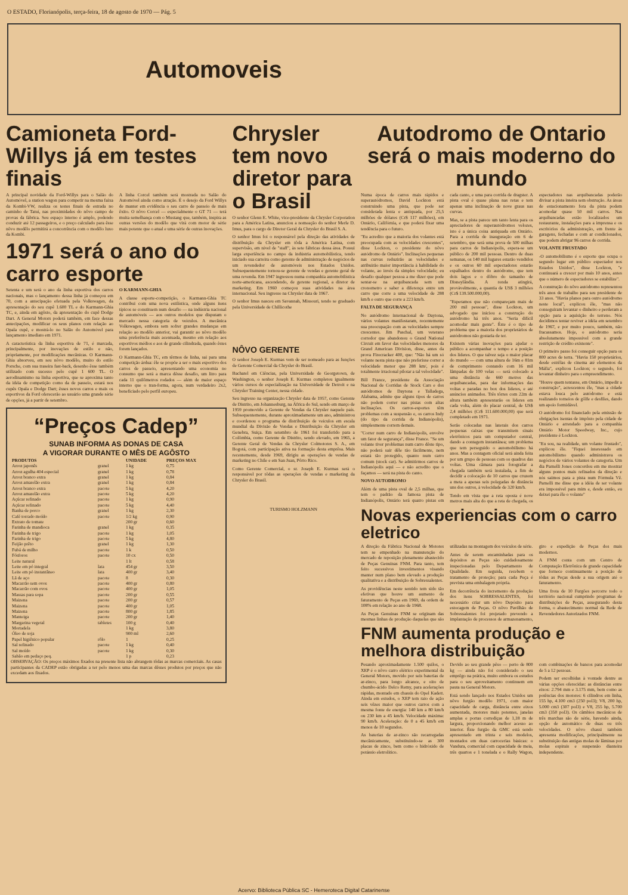O ESTADO, Florianópolis, terça-feira, 18 de agosto de 1970 — Pág. 5
Automoveis
Camioneta Ford-Willys já em testes finais
A principal novidade da Ford-Willys para o Salão do Automóvel, a station wagon para competir na mesma faixa da Kombi-VW, realiza os testes finais de estrada no caminho de Tatuí, nas proximidades do nôvo campo de provas da fábrica. Seu espaço interno é amplo, podendo conduzir até 12 passageiros, e o preço calculado para êsse nôvo modêlo permitirá a concorrência com o modêlo luxo da Kombi.
A linha Corcel também será mostrada no Salão do Automóvel ainda como atração. É o desejo da Ford Willys de manter em evidência o seu carro de passeio de mais êxito. O nôvo Corcel — especialmente o GT 71 — terá muita semelhança com o Mustang que, também, inspira as outras versões do modêlo que virá com motor de série mais potente que o atual e uma série de outras inovações.
1971 será o ano do carro esporte
Setenta e um será o ano da linha esportiva dos carros nacionais, mas o lançamento dessa linha já começou em 70, com a antecipação efetuada pela Volkswagen, da apresentação do seu cupê 1.600 TL e do Karmann-Ghia TC, e, ainda em agôsto, da apresentação do cupê Dodge Dart. A General Motors poderá também, em face dessas antecipações, modificar os seus planos com relação ao Opala cupê, e mostrá-lo no Salão do Automóvel para lançamento imediato em 1971.
A característica da linha esportiva de 71, é marcada, principalmente, por inovações de estilo e não, pròpriamente, por modificações mecânicas. O Karmann-Ghia absorveu, em seu nôvo modêlo, muito do estilo Porsche, com sua traseira fast-back, desenho êsse também utilizado com sucesso pelo cupê 1 600 TL. O aerodinamismo na linha esportiva, que se aproxima tanto da idéia de competição como da de passeio, estará nos cupês Opala e Dodge Dart; êsses novos carros e mais os esportivos da Ford oferecerão ao usuário uma grande série de opções, já a partir de setembro.
O KARMANN-GHIA
A classe esporte-competição, o Karmann-Ghia TC contribui com uma nova estilística, onde alguns itens típicos se constituem num desafio — na indústria nacional de automóveis — aos outros modelos que disputam o mercado nessa categoria de veículos. A mecânica Volkswagen, embora sem sofrer grandes mudanças em relação ao modêlo anterior, vai garantir ao nôvo modêlo uma preferência mais acentuada, mesmo em relação aos esportivos médios e aos de grande cilindrada, quando êstes forem lançados.
O Karmann-Ghia TC, em têrmos de linha, sai para uma competição árdua: êle se propõe a ser o mais esportivo dos carros de passeio, apresentando uma economia no consumo que será a marca dêsse desafio, um litro para cada 11 quilômetros rodados — além de maior espaço interno que o tran-forma, agora, num verdadeiro 2x2, beneficiado pelo perfil europeu.
“Preços Cadep”
SUNAB INFORMA AS DONAS DE CASA
A VIGORAR DURANTE O MÊS DE AGÔSTO
| PRODUTOS | | UNIDADE | PREÇOS MAX |
| --- | --- | --- | --- |
| Arroz japonês | granel | 1 kg | 0,75 |
| Arroz agulha 404 especial | granel | 1 kg | 0,78 |
| Arroz branco extra | granel | 1 kg | 0,84 |
| Arroz amarelão extra | granel | 1 kg | 0,84 |
| Arroz branco extra | pacote | 5 kg | 4,20 |
| Arroz amarelão extra | pacote | 5 kg | 4,20 |
| Açúcar refinado | pacote | 1 kg | 0,90 |
| Açúcar refinado | pacote | 5 kg | 4,40 |
| Banha de porco | granel | 1 kg | 2,30 |
| Café torrado moído | pacote | 1/2 kg | 0,90 |
| Extrato de tomate | | 200 gr | 0,60 |
| Farinha de mandioca | granel | 1 kg | 0,35 |
| Farinha de trigo | pacote | 1 kg | 1,05 |
| Farinha de trigo | pacote | 5 kg | 4,80 |
| Feijão prêto | granel | 1 kg | 1,30 |
| Fubá de milho | pacote | 1 k | 0,50 |
| Fósforos | pacote | 10 cx | 0,50 |
| Leite natural | | 1 lt | 0,58 |
| Leite em pó integral | lata | 454 gr | 3,50 |
| Leite em pó instantâneo | lata | 400 gr | 3,40 |
| Lã de aço | pacote | 8 | 0,30 |
| Macarrão sem ovos | pacote | 400 gr | 0,80 |
| Macarrão com ovos | pacote | 400 gr | 1,05 |
| Massas para sopa | pacote | 200 gr | 0,55 |
| Maizena | pacote | 200 gr | 0,57 |
| Maizena | pacote | 400 gr | 1,05 |
| Maizena | pacote | 800 gr | 1,85 |
| Manteiga | pacote | 200 gr | 1,40 |
| Margarina vegetal | tabletes | 100 g | 0,40 |
| Mortadela | | 1 kg | 3,80 |
| Óleo de soja | | 900 ml | 2,60 |
| Papel higiênico popular | rôlo | 1 | 0,25 |
| Sal refinado | pacote | 1 kg | 0,40 |
| Sal moído | pacote | 1 kg | 0,30 |
| Sabão em pedaço peq. | | 1 p | 0,23 |
OBSERVAÇÃO: Os preços máximos fixados na presente lista não abrangem tôdas as marcas comerciais. As casas participantes da CADEP estão obrigadas a ter pelo menos uma das marcas dêsses produtos por preços que não excedam aos fixados.
Chrysler tem novo diretor para o Brasil
O senhor Glenn E. White, vice-presidente da Chrysler Corporation para a América Latina, anunciou a nomeação do senhor Merle D. Imus, para o cargo de Diretor Geral da Chrysler do Brasil S. A.
O senhor Imus foi o responsável pela direção das atividades de distribuição da Chrysler em tôda a América Latina, com supervisão, em nível de "staff", às sete fábricas dessa área. Possui larga experiência no campo da indústria automobilística, tendo iniciado sua carreira como gerente de administração de negócios de um revendedor de automóveis nos Estados Unidos. Subsequentemente tornou-se gerente de vendas e gerente geral de uma revenda. Em 1947 ingressou numa companhia automobilística norte-americana, ascendendo, de gerente regional, a diretor de marketing. Em 1960 começou suas atividades na área internacional. Seu ingresso na Chrysler data de 1967.
O senhor Imus nasceu em Savannah, Missouri, tendo se graduado pela Universidade de Chillicothe
NÔVO GERENTE
O senhor Joseph E. Kurmas vem de ser nomeado para as funções de Gerente Comercial da Chrysler do Brasil.
Bacharel em Ciências, pela Universidade de Georgetown, de Washington, o senhor Joseph E. Kurmas completou igualmente vários cursos de especialização na Universidade de Detroit e na Chrysler Training Center, nessa cidade.
Seu ingresso na organização Chrysler data de 1957, como Gerente de Distrito, em Johannesburg, na África do Sul, sendo em março de 1959 promovido a Gerente de Vendas da Chrysler naquele país. Subsequentemente, durante aproximadamente um ano, administrou e coordenou o programa de distribuição de veículos em escala mundial da Divisão de Vendas e Distribuição da Chrysler em Genebra, Suiça. Em setembro de 1961 foi transferido para a Colômbia, como Gerente de Distrito, sendo elevado, em 1965, a Gerente Geral de Vendas da Chrysler Colmotores S. A., em Bogotá, com participação ativa na formação desta emprêsa. Mais recentemente, desde 1969, dirigiu as operações de vendas de marketing no Chile e em San Juan, Pôrto Rico.
Como Gerente Comercial, o sr. Joseph E. Kurmas será o responsável por tôdas as operações de vendas e marketing da Chrysler do Brasil.
TURISMO HOLZMANN
Autodromo de Ontario será o mais moderno do mundo
Numa época de carros mais rápidos e superautódromos, David Lockton está construindo uma pista, que pode ser considerada lenta e antiquada, por 25,5 milhões de dólares (Cr$ 117 milhões), em Ontário, Califórnia, e que poderá fixar uma tendência para o futuro.
"Eu acredito que a maioria dos volantes está preocupada com as velocidades crescentes", disse Lockton, o presidente do nôvo autódromo de Ontário". Inclinações pequenas nas curvas reduzirão as velocidades e atribuirão maior importância à habilidade do volante, ao invés da simples velocidade; eu desafio qualquer pessoa a me dizer que pode sentar-se na arquibancada sem um cronometro e saber a diferença entre um carro que corre a uma velocidade de 288 km/h e outro que corre a 223 km/h.
FALTA DE SEGURANÇA
No autódromo internacional de Daytona, vários volantes manifestaram, recentemente sua preocupação com as velocidades sempre crescentes. Jim Paschal, um veterano corredor que abandonou o Grand National Circuit em favor das velocidades menores da Grand American Division, disse, antes da prova Firecracker 400, que: "Não há um só volante nesta pista que não preferisse correr a velocidade menor que 288 km/, pois é totalmente irracional pilotar a tal velocidade".
Bill France, presidente da Associação Nacional de Corridas de Stock Cars e dos autódromos de Daytona e Talladega, Alabama, admite que alguns tipos de carros não podem correr nas pistas com altas inclinações. Os carros-esportes têm problemas com a suspensão e, os carros Indy (do tipo da corrida de Indianópolis), simplesmente correm demais.
"Correr num carro de Indianópolis, envolve um fator de segurança", disse France. "Se um volante tiver problemas num carro dêste tipo, não poderá sair dêle tão fàcilmente, nem estará tão protegido, quanto num carro comum (stock car). Se admitirmos carros de Indianópolis aqui — e não acredito que o façamos — será na pista do canto.
NOVO AUTODROMO
Além de uma pista oval de 2,5 milhas, que tem o padrão da famosa pista de Indianópolis, Ontário terá quatro pistas em cada canto, e uma para corrida de dragster. A pista oval é quase plana nas retas e tem apenas uma inclinação de nove graus nas curvas.
Mas, se a pista parece um tanto lenta para os apreciadores de superautódromos velozes, isto é a única coisa antiquada em Ontário. Para a corrida de inauguração em 6 de setembro, que será uma prova de 500 milhas para carros de Indianópolis, espera-se um público de 200 mil pessoas. Dentro de duas semanas, os 140 mil lugares estarão vendidos e os outros 60 mil espectadores estarão espalhados dentro do autódromo, que tem dois lagos e o dôbro do tamanho de Disneylândia. A renda atingirá, provàvelmente, a quantia de US$ 3 milhões (Cr$ 139.500.000,00).
"Esperamos que não compareçam mais de 200 mil pessoas", disse Lockton, um advogado que iniciou a construção do autódromo há três anos. "Seria difícil acomodar mais gente". Êste é o tipo de problema que a maioria dos proprietários de autódromos não gostaria de ter.
Existem várias inovações para ajudar o público a acompanhar o tempo e a posição dos líderes. O que talvez seja o maior placar do mundo — com uma altura de 16m e 81m de comprimento contando com 16 mil lâmpadas de 100 velas — será colocado a uma distância de 660 metros das arquibancadas, para dar informações das voltas e paradas no box dos líderes, e até anúncios animados. Três tôrres com 22m de altura também apresentarão os líderes em cada volta, além do placar central, de US$ 2,4 milhões (Cr$ 111.600.000,00) que será completado em 1971.
Serão colocadas nas laterais dos carros pequenas caixas que transmitem sinais eletrônicos para um computador central, dando a contagem instantânea; um problema que tem perseguido o automobilismo há anos. Mas a contagem oficial será ainda feita por um grupo de pessoas com os quadros das voltas. Uma câmara para fotografar a chegada também será instalada, a fim de decidir a colocação de 10 carros que cruzem a meta a apenas seis polegadas de distância uns dos outros, à velocidade de 320 km/h.
Tendo em vista que a reta oposta é nove metros mais alta do que a reta de chegada, os espectadores nas arquibancadas poderão divisar a pista inteira sem obstrução. As áreas de estacionamento fora da pista podem acomodar quase 50 mil carros. Nas arquibancadas estão localizados um restaurante, instalações para a imprensa e os escritórios da administração, em frente às garagens, fechadas e com ar condicionados, que podem abrigar 96 carros de corrida.
VOLANTE FRUSTADO
-O automobilismo é o esporte que ocupa o segundo lugar em público espectador nos Estados Unidos", disse Lockton, "e continuará a crescer por mais 10 anos, antes que o número de espectadores se estabilize".
A construção do nôvo autódromo representou três anos de trabalho para seu presidente de 33 anos. "Havia planos para outro autódromo neste local", explicou êle, "mas não conseguiram levantar o dinheiro e perderam a opção para a aquisição do terreno. Nós decidimos tentar reviver a idéia em setembro de 1967, e por muito pouco, também, não fracassamos. Hoje, o autódromo seria absolutamente impossível com a grande restrição de crédito existente".
O primeiro passo foi conseguir opção para os 800 acres de terra. "Havia 150 proprietários, desde estrêlas de cinema até elementos da Máfia", explicou Lockton; o segundo, foi levantar dinheiro para o empreendimento.
"Houve quem tentasse, em Ontário, impedir a construção", acrescentou êle, "mas a cidade estava louca pelo autódromo e está realizando torneios de gôlfe e desfiles, dando um apoio formidável.
O autódromo foi financiado pela emissão de obrigações isentas de impôsto pela cidade de Ontário e arrendado para a companhia Ontário Motor Speedway, Inc., cujo presidente é Lockton.
"Eu sou, na realidade, um volante frustado", explicou êle. "Fiquei interessado em automobilismo quando administrava os negócios de vários volantes de categoria. Um dia Parnelli Jones concordou em me mostrar alguns pontos mais refinados da direção e nós saimos para a pista num Fórmula Vê. Parnelli me disse que a idéia de ser volante era impossível para mim e, desde então, eu deixei para êle o volante"
Novas experiencias com o carro eletrico
A direção da Fábrica Nacional de Motores tem se empenhado na manutenção do mercado de reposição plenamente abastecido de Peças Genuinas FNM. Para tanto, tem feito sucessivos investimentos visando manter num plano bem elevado a produção qualitativa e a distribuição de Sobressalentes.
As providências neste sentido tem sido tão efetivas que houve um aumento de faturamento de Peças em 1969, da ordem de 108% em relação ao ano de 1968.
As Peças Genuinas FNM se originam das mesmas linhas de produção daquelas que são utilizadas na montagem dos veículos de série.
Antes de serem encaminhadas para os depósitos as Peças são cuidadosamente inspecionadas pelo Departamento de Qualidade. Em seguida, recebem o tratamento de proteção; para cada Peça é prevista uma embalagem própria.
Em decorrência do incremento da produção dos itens SOBRESSALENTES, foi necessário criar um nôvo Depósito para estocagem de Peças. O nôvo Pavilhão de Sobressalentes foi projetado prevendo a implantação de processos de armazenamento, giro e expedição de Peças dos mais modernos.
A FNM conta com um Centro de Computação Eletrônica de grande capacidade que fornece continuamente a posição de tôdas as Peças desde a sua origem até o faturamento.
Uma frota de 10 Furgões percorre todo o território nacional cumprindo programas de distribuições de Peças, assegurando desta forma, o abastecimento normal da Rede de Revendedores Autorizados FNM.
FNM aumenta produção e melhora distribuição
Pesando aproximadamente 1.500 quilos, o XEP é o nôvo carro elétrico experimental da General Motors, movido por seis baterias de ar-zinco, para longo alcance, e oito de chumbo-ácido Delco Remy, para acelerações rápidas, montado em chassis do Opel Kadett. Ainda em estudos, o XEP tem raio de ação seis vêzes maior que outros carros com a mesma fonte de energia: 140 km a 80 km/h ou 230 km a 45 km/h. Velocidade máxima: 90 km/h. Aceleração: de 0 a 45 km/h em menos de 10 segundos.
As baterias de ar-zinco são recarregadas mecânicamente, substituindo-se as 300 placas de zinco, bem como o hidróxido de potássio eletrolítico.
Devido ao seu grande pêso — perto de 800 kg — ainda não foi considerado o seu emprêgo na prática, muito embora os estudos para o seu aproveitamento continuem em pauta na General Motors.
Está sendo lançado nos Estados Unidos um nôvo furgão modêlo 1971, com maior capacidade de carga, distância entre eixos aumentada, motores mais potentes, janelas amplas e portas corrediças de 1,18 m de largura, proporcionando melhor acesso ao interior. Êste furgão da GMC está sendo apresentado em trinta e seis modelos, montados em duas carrocerias básicas: o Vandura, comercial com capacidade de meia, três quartos e 1 tonelada e o Rally Wagon, com combinações de bancos para acomodar de 5 a 12 pessoas.
Podem ser escolhidas à vontade dentre as várias opções oferecidas: as distâncias entre eixos: 2.794 mm e 3.175 mm, bem como as potências dos motores: 6 cilindros em linha, 155 hp, 4.100 cm3 (250 pol3); V8, 200 hp, 5.000 cm3 (307 pol3) e V8, 255 hp, 5.700 cm3 (350 pol3). Os câmbios mecânicos de três marchas são de série, havendo ainda, opção de automático de duas ou três velocidades. O nôvo chassi também apresenta modificações, principalmente na substituição das antigas molas de lâminas por molas espirais e suspensão dianteira independente.
Acervo: Biblioteca Pública SC - Hemeroteca Digital Catarinense